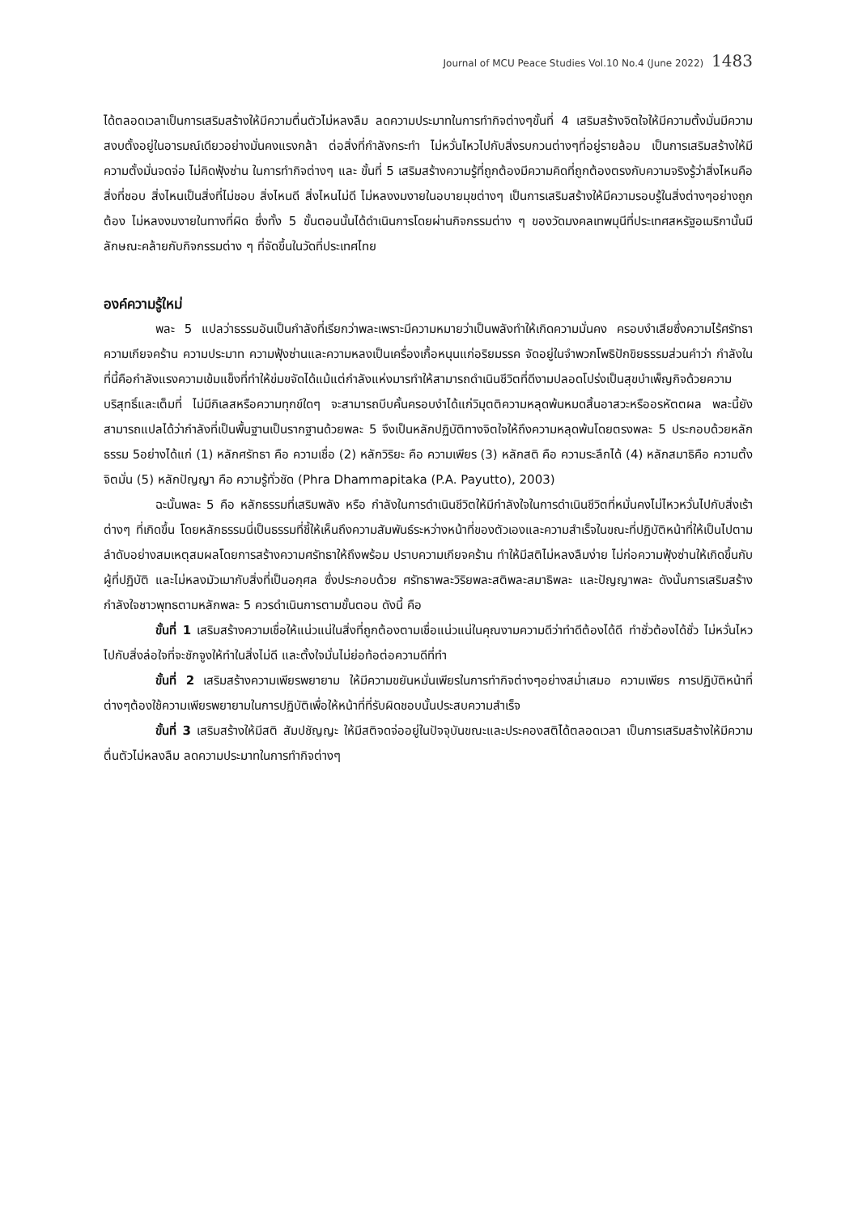Journal of MCU Peace Studies Vol.10 No.4 (June 2022) 1483
ได้ตลอดเวลาเป็นการเสริมสร้างให้มีความตื่นตัวไม่หลงลืม ลดความประมาทในการทำกิจต่างๆขั้นที่ 4 เสริมสร้างจิตใจให้มีความตั้งมั่นมีความสงบตั้งอยู่ในอารมณ์เดียวอย่างมั่นคงแรงกล้า ต่อสิ่งที่กำลังกระทำ ไม่หวั่นไหวไปกับสิ่งรบกวนต่างๆที่อยู่รายล้อม เป็นการเสริมสร้างให้มีความตั้งมั่นจดจ่อ ไม่คิดฟุ้งซ่าน ในการทำกิจต่างๆ และ ขั้นที่ 5 เสริมสร้างความรู้ที่ถูกต้องมีความคิดที่ถูกต้องตรงกับความจริงรู้ว่าสิ่งไหนคือสิ่งที่ชอบ สิ่งไหนเป็นสิ่งที่ไม่ชอบ สิ่งไหนดี สิ่งไหนไม่ดี ไม่หลงงมงายในอบายมุขต่างๆ เป็นการเสริมสร้างให้มีความรอบรู้ในสิ่งต่างๆอย่างถูกต้อง ไม่หลงงมงายในทางที่ผิด ซึ่งทั้ง 5 ขั้นตอนนั้นได้ดำเนินการโดยผ่านกิจกรรมต่าง ๆ ของวัดมงคลเทพมุนีที่ประเทศสหรัฐอเมริกานั้นมีลักษณะคล้ายกับกิจกรรมต่าง ๆ ที่จัดขึ้นในวัดที่ประเทศไทย
องค์ความรู้ใหม่
พละ 5 แปลว่าธรรมอันเป็นกำลังที่เรียกว่าพละเพราะมีความหมายว่าเป็นพลังทำให้เกิดความมั่นคง ครอบงำเสียซึ่งความไร้ศรัทธา ความเกียจคร้าน ความประมาท ความฟุ้งซ่านและความหลงเป็นเครื่องเกื้อหนุนแก่อริยมรรค จัดอยู่ในจำพวกโพธิปักขิยธรรมส่วนคำว่า กำลังในที่นี้คือกำลังแรงความเข้มแข็งที่ทำให้ข่มขจัดได้แม้แต่กำลังแห่งมารทำให้สามารถดำเนินชีวิตที่ดีงามปลอดโปร่งเป็นสุขบำเพ็ญกิจด้วยความบริสุทธิ์และเต็มที่ ไม่มีกิเลสหรือความทุกข์ใดๆ จะสามารถบีบคั้นครอบงำได้แก่วิมุตติความหลุดพ้นหมดสิ้นอาสวะหรืออรหัตตผล พละนี้ยังสามารถแปลได้ว่ากำลังที่เป็นพื้นฐานเป็นรากฐานด้วยพละ 5 จึงเป็นหลักปฏิบัติทางจิตใจให้ถึงความหลุดพ้นโดยตรงพละ 5 ประกอบด้วยหลักธรรม 5อย่างได้แก่ (1) หลักศรัทธา คือ ความเชื่อ (2) หลักวิริยะ คือ ความเพียร (3) หลักสติ คือ ความระลึกได้ (4) หลักสมาธิคือ ความตั้งจิตมั่น (5) หลักปัญญา คือ ความรู้ทั่วชัด (Phra Dhammapitaka (P.A. Payutto), 2003)
ฉะนั้นพละ 5 คือ หลักธรรมที่เสริมพลัง หรือ กำลังในการดำเนินชีวิตให้มีกำลังใจในการดำเนินชีวิตที่หมั่นคงไม่ไหวหวั่นไปกับสิ่งเร้าต่างๆ ที่เกิดขึ้น โดยหลักธรรมนี่เป็นธรรมที่ชี้ให้เห็นถึงความสัมพันธ์ระหว่างหน้าที่ของตัวเองและความสำเร็จในขณะที่ปฏิบัติหน้าที่ให้เป็นไปตามลำดับอย่างสมเหตุสมผลโดยการสร้างความศรัทธาให้ถึงพร้อม ปราบความเกียจคร้าน ทำให้มีสติไม่หลงลืมง่าย ไม่ก่อความฟุ้งซ่านให้เกิดขึ้นกับผู้ที่ปฏิบัติ และไม่หลงมัวเมากับสิ่งที่เป็นอกุศล ซึ่งประกอบด้วย ศรัทธาพละวิริยพละสติพละสมาธิพละ และปัญญาพละ ดังนั้นการเสริมสร้างกำลังใจชาวพุทธตามหลักพละ 5 ควรดำเนินการตามขั้นตอน ดังนี้ คือ
ขั้นที่ 1 เสริมสร้างความเชื่อให้แน่วแน่ในสิ่งที่ถูกต้องตามเชื่อแน่วแน่ในคุณงามความดีว่าทำดีต้องได้ดี ทำชั่วต้องได้ชั่ว ไม่หวั่นไหวไปกับสิ่งล่อใจที่จะชักจูงให้ทำในสิ่งไม่ดี และตั้งใจมั่นไม่ย่อท้อต่อความดีที่ทำ
ขั้นที่ 2 เสริมสร้างความเพียรพยายาม ให้มีความขยันหมั่นเพียรในการทำกิจต่างๆอย่างสม่ำเสมอ ความเพียร การปฏิบัติหน้าที่ต่างๆต้องใช้ความเพียรพยายามในการปฏิบัติเพื่อให้หน้าที่ที่รับผิดชอบนั้นประสบความสำเร็จ
ขั้นที่ 3 เสริมสร้างให้มีสติ สัมปชัญญะ ให้มีสติจดจ่ออยู่ในปัจจุบันขณะและประคองสติได้ตลอดเวลา เป็นการเสริมสร้างให้มีความตื่นตัวไม่หลงลืม ลดความประมาทในการทำกิจต่างๆ